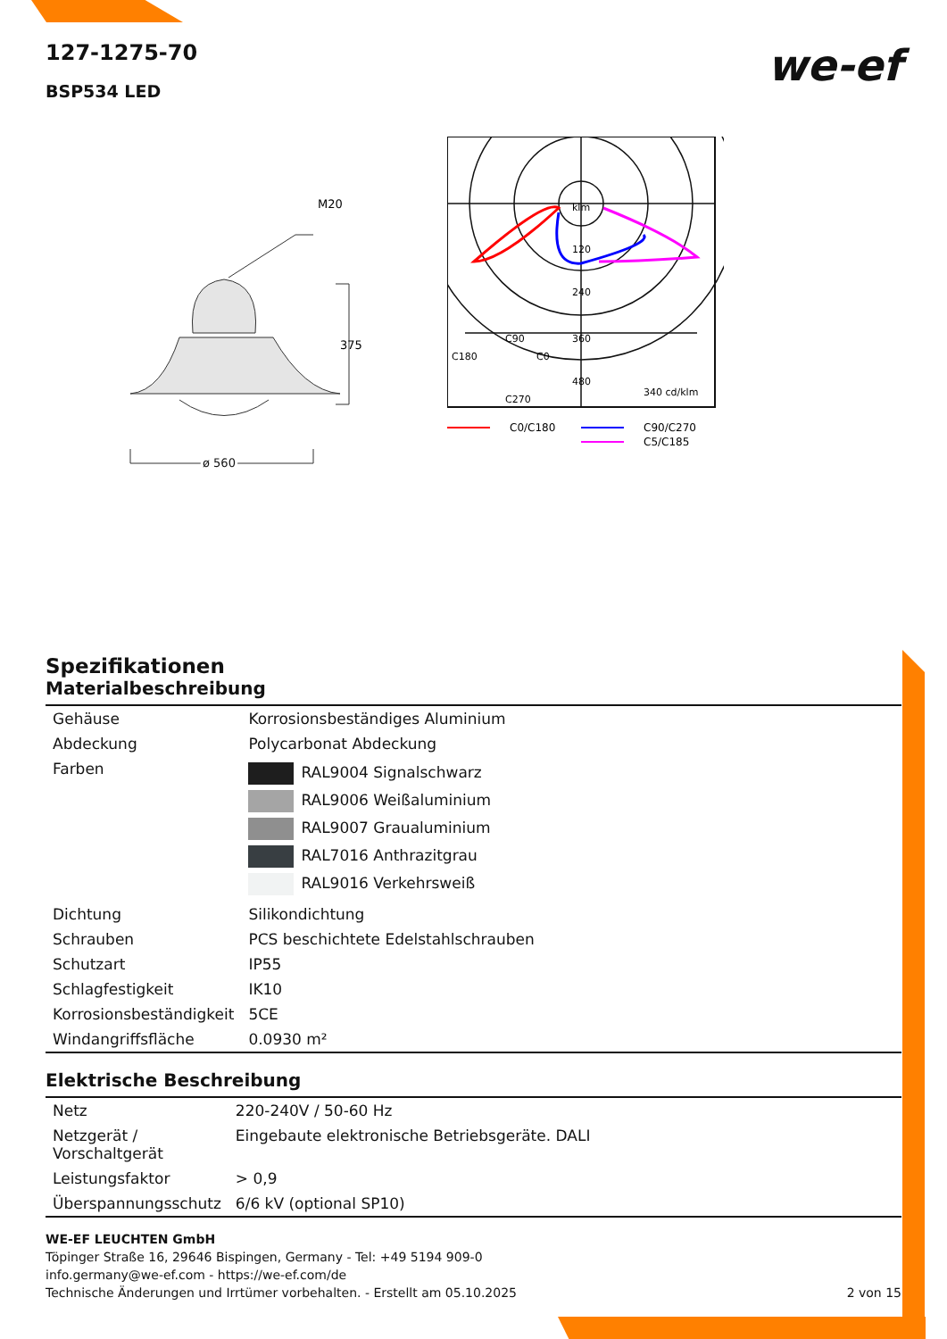127-1275-70
BSP534 LED
we-ef
M20
375
ø 560
klm
120
240
360
480
C180
C90
C0
C270
340 cd/klm
C0/C180
C90/C270
C5/C185
Spezifikationen
Materialbeschreibung
| Gehäuse | Korrosionsbeständiges Aluminium |
| Abdeckung | Polycarbonat Abdeckung |
| Farben | RAL9004 Signalschwarz RAL9006 Weißaluminium RAL9007 Graualuminium RAL7016 Anthrazitgrau RAL9016 Verkehrsweiß |
| Dichtung | Silikondichtung |
| Schrauben | PCS beschichtete Edelstahlschrauben |
| Schutzart | IP55 |
| Schlagfestigkeit | IK10 |
| Korrosionsbeständigkeit | 5CE |
| Windangriffsfläche | 0.0930 m² |
Elektrische Beschreibung
| Netz | 220-240V / 50-60 Hz |
| Netzgerät / Vorschaltgerät | Eingebaute elektronische Betriebsgeräte. DALI |
| Leistungsfaktor | > 0,9 |
| Überspannungsschutz | 6/6 kV (optional SP10) |
WE-EF LEUCHTEN GmbH
Töpinger Straße 16, 29646 Bispingen, Germany - Tel: +49 5194 909-0
info.germany@we-ef.com - https://we-ef.com/de
Technische Änderungen und Irrtümer vorbehalten. - Erstellt am 05.10.2025 2 von 15